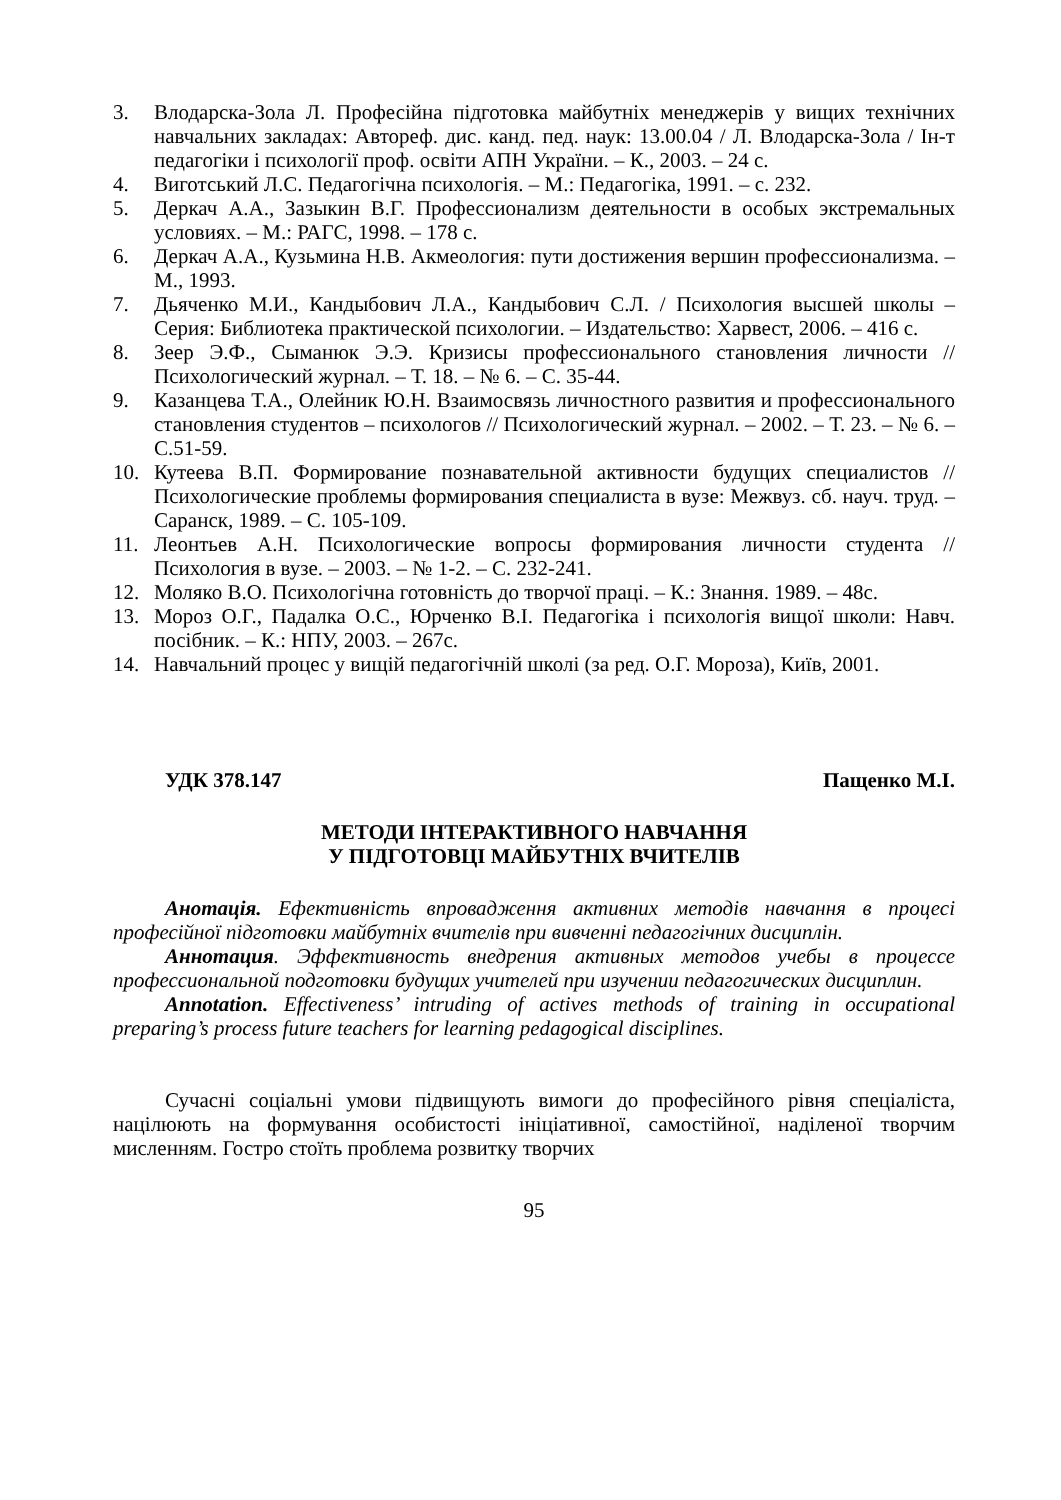3. Влодарска-Зола Л. Професійна підготовка майбутніх менеджерів у вищих технічних навчальних закладах: Автореф. дис. канд. пед. наук: 13.00.04 / Л. Влодарска-Зола / Ін-т педагогіки і психології проф. освіти АПН України. – К., 2003. – 24 с.
4. Виготський Л.С. Педагогічна психологія. – М.: Педагогіка, 1991. – с. 232.
5. Деркач А.А., Зазыкин В.Г. Профессионализм деятельности в особых экстремальных условиях. – М.: РАГС, 1998. – 178 с.
6. Деркач А.А., Кузьмина Н.В. Акмеология: пути достижения вершин профессионализма. – М., 1993.
7. Дьяченко М.И., Кандыбович Л.А., Кандыбович С.Л. / Психология высшей школы – Серия: Библиотека практической психологии. – Издательство: Харвест, 2006. – 416 с.
8. Зеер Э.Ф., Сыманюк Э.Э. Кризисы профессионального становления личности // Психологический журнал. – Т. 18. – № 6. – С. 35-44.
9. Казанцева Т.А., Олейник Ю.Н. Взаимосвязь личностного развития и профессионального становления студентов – психологов // Психологический журнал. – 2002. – Т. 23. – № 6. – С.51-59.
10. Кутеева В.П. Формирование познавательной активности будущих специалистов // Психологические проблемы формирования специалиста в вузе: Межвуз. сб. науч. труд. – Саранск, 1989. – С. 105-109.
11. Леонтьев А.Н. Психологические вопросы формирования личности студента // Психология в вузе. – 2003. – № 1-2. – С. 232-241.
12. Моляко В.О. Психологічна готовність до творчої праці. – К.: Знання. 1989. – 48с.
13. Мороз О.Г., Падалка О.С., Юрченко В.І. Педагогіка і психологія вищої школи: Навч. посібник. – К.: НПУ, 2003. – 267с.
14. Навчальний процес у вищій педагогічній школі (за ред. О.Г. Мороза), Київ, 2001.
УДК 378.147 Пащенко М.І.
МЕТОДИ ІНТЕРАКТИВНОГО НАВЧАННЯ
У ПІДГОТОВЦІ МАЙБУТНІХ ВЧИТЕЛІВ
Анотація. Ефективність впровадження активних методів навчання в процесі професійної підготовки майбутніх вчителів при вивченні педагогічних дисциплін.
Аннотация. Эффективность внедрения активных методов учебы в процессе профессиональной подготовки будущих учителей при изучении педагогических дисциплин.
Annotation. Effectiveness’ intruding of actives methods of training in occupational preparing’s process future teachers for learning pedagogical disciplines.
Сучасні соціальні умови підвищують вимоги до професійного рівня спеціаліста, націлюють на формування особистості ініціативної, самостійної, наділеної творчим мисленням. Гостро стоїть проблема розвитку творчих
95